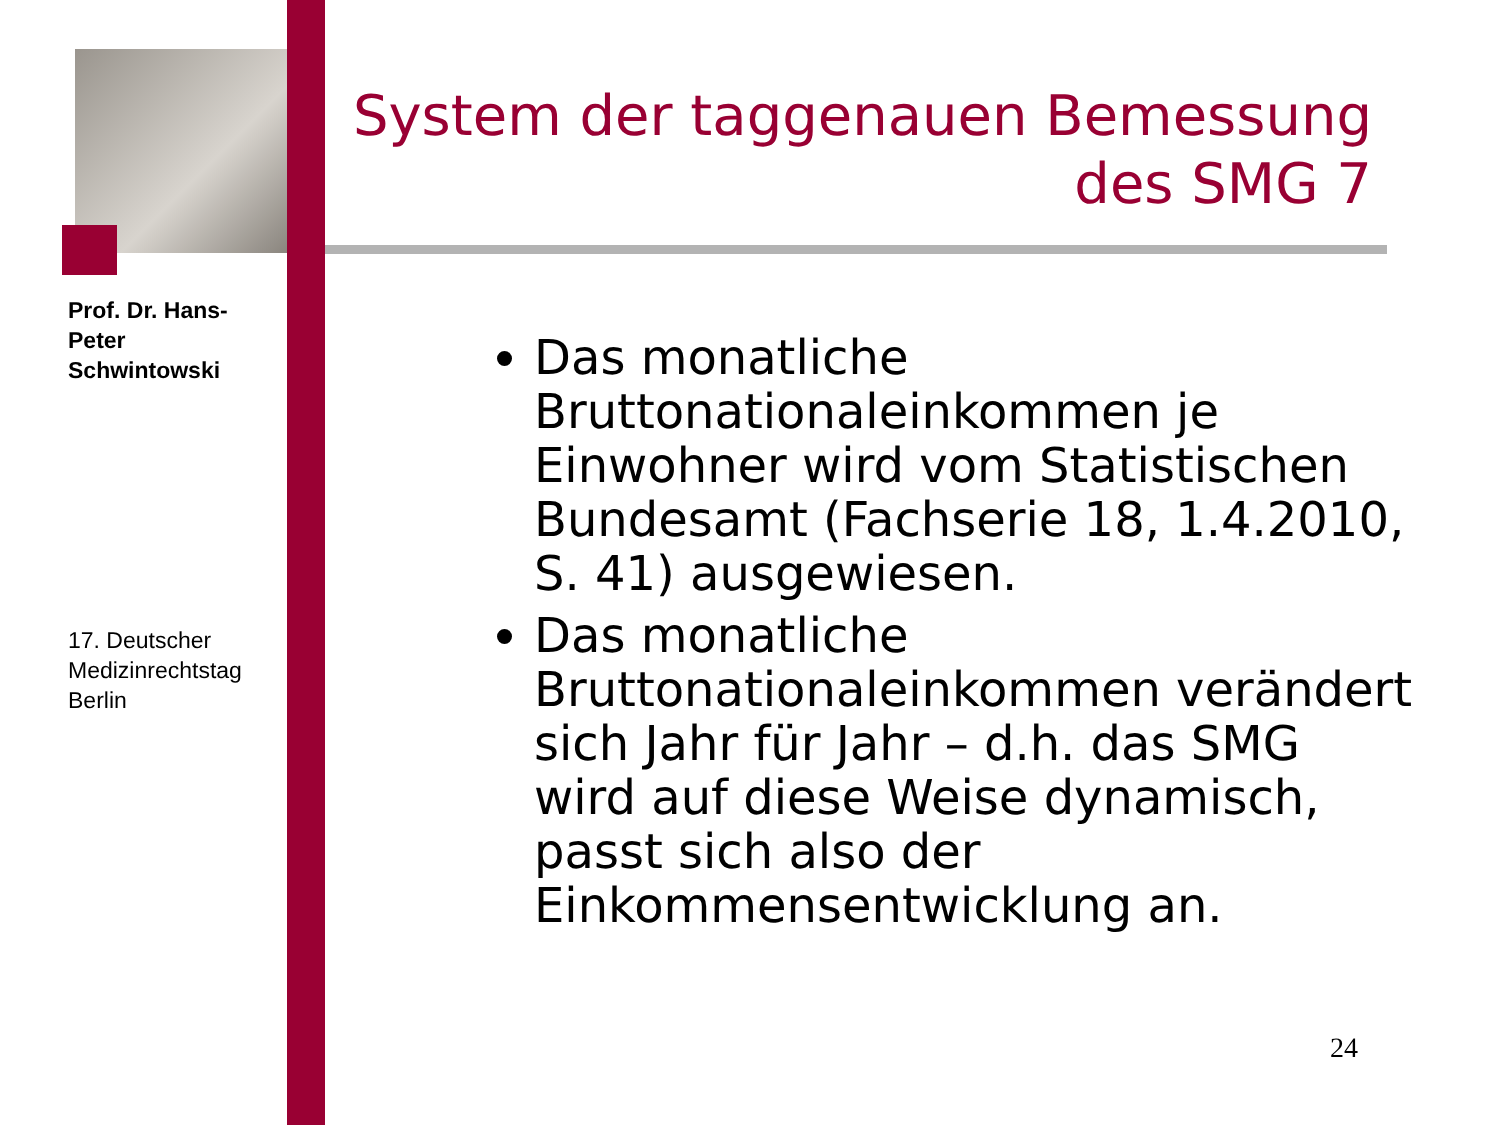Prof. Dr. Hans-Peter Schwintowski
17. Deutscher Medizinrechtstag Berlin
System der taggenauen Bemessung des SMG 7
Das monatliche Bruttonationaleinkommen je Einwohner wird vom Statistischen Bundesamt (Fachserie 18, 1.4.2010, S. 41) ausgewiesen.
Das monatliche Bruttonationaleinkommen verändert sich Jahr für Jahr – d.h. das SMG wird auf diese Weise dynamisch, passt sich also der Einkommensentwicklung an.
24